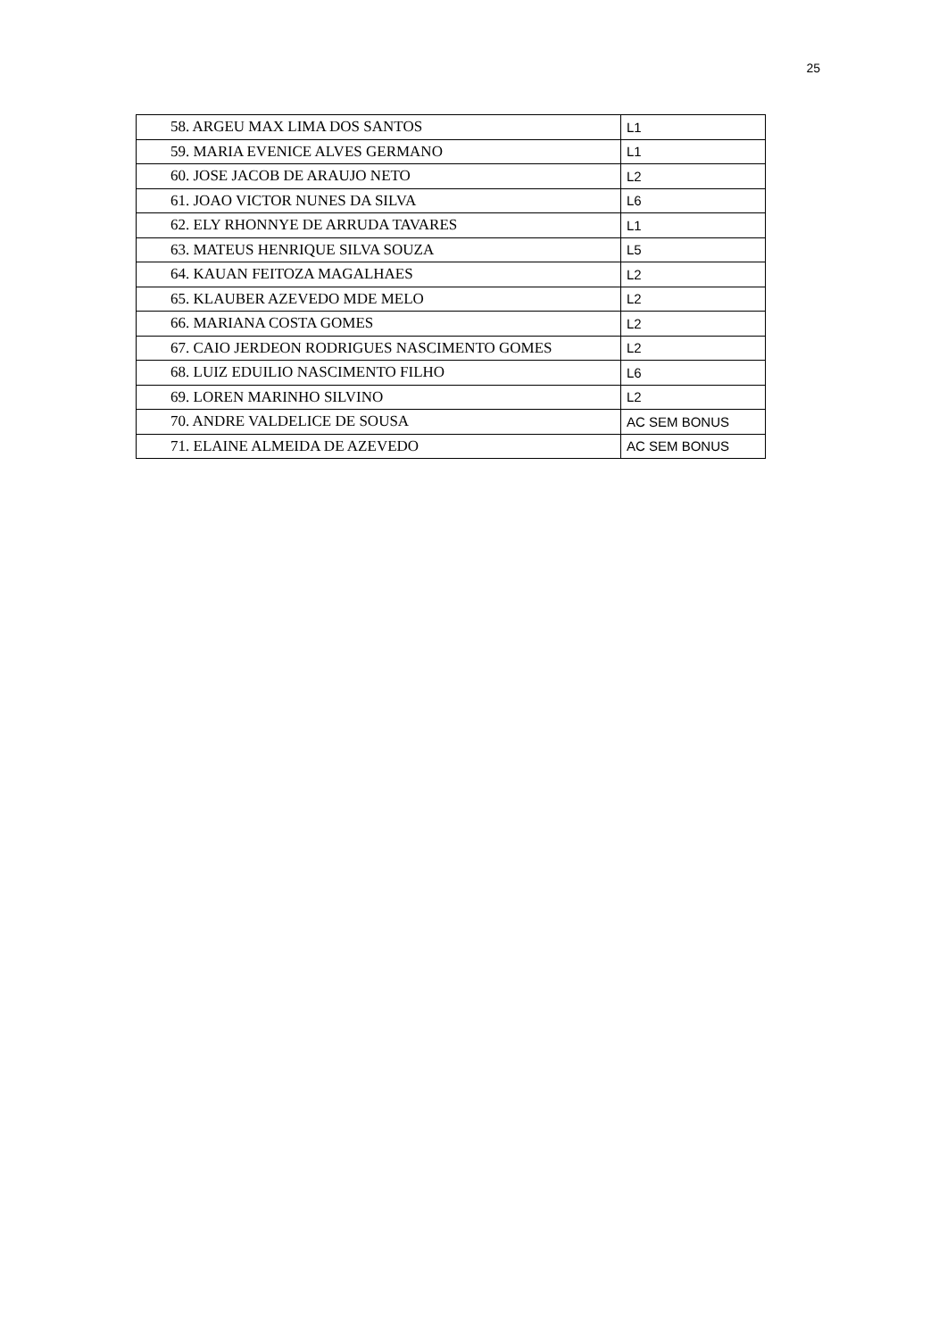25
| 58. ARGEU MAX LIMA DOS SANTOS | L1 |
| 59. MARIA EVENICE ALVES GERMANO | L1 |
| 60. JOSE JACOB DE ARAUJO NETO | L2 |
| 61. JOAO VICTOR NUNES DA SILVA | L6 |
| 62. ELY RHONNYE DE ARRUDA TAVARES | L1 |
| 63. MATEUS HENRIQUE SILVA SOUZA | L5 |
| 64. KAUAN FEITOZA MAGALHAES | L2 |
| 65. KLAUBER AZEVEDO MDE MELO | L2 |
| 66. MARIANA COSTA GOMES | L2 |
| 67. CAIO JERDEON RODRIGUES NASCIMENTO GOMES | L2 |
| 68. LUIZ EDUILIO NASCIMENTO FILHO | L6 |
| 69. LOREN MARINHO SILVINO | L2 |
| 70. ANDRE VALDELICE DE SOUSA | AC SEM BONUS |
| 71. ELAINE ALMEIDA DE AZEVEDO | AC SEM BONUS |